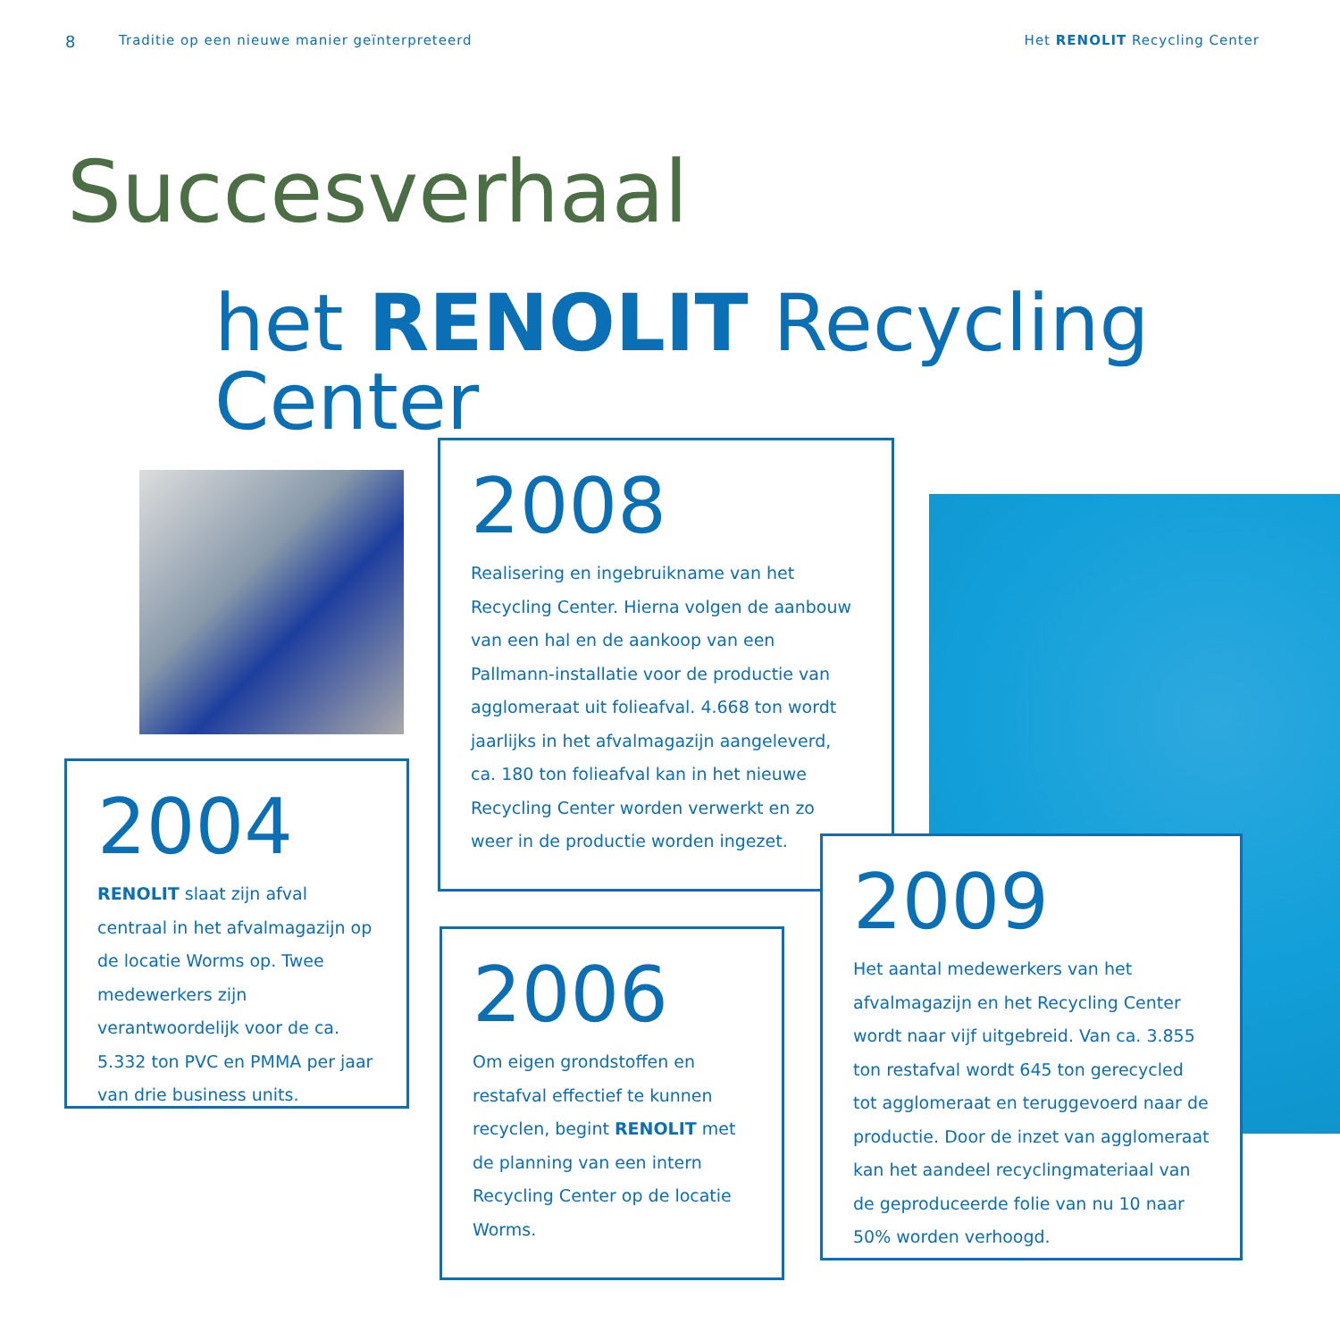8 Traditie op een nieuwe manier geïnterpreteerd Het RENOLIT Recycling Center
Succesverhaal
het RENOLIT Recycling Center
2004
RENOLIT slaat zijn afval centraal in het afvalmagazijn op de locatie Worms op. Twee medewerkers zijn verantwoordelijk voor de ca. 5.332 ton PVC en PMMA per jaar van drie business units.
2008
Realisering en ingebruikname van het Recycling Center. Hierna volgen de aanbouw van een hal en de aankoop van een Pallmann-installatie voor de productie van agglomeraat uit folieafval. 4.668 ton wordt jaarlijks in het afvalmagazijn aangeleverd, ca. 180 ton folieafval kan in het nieuwe Recycling Center worden verwerkt en zo weer in de productie worden ingezet.
2006
Om eigen grondstoffen en restafval effectief te kunnen recyclen, begint RENOLIT met de planning van een intern Recycling Center op de locatie Worms.
2009
Het aantal medewerkers van het afvalmagazijn en het Recycling Center wordt naar vijf uitgebreid. Van ca. 3.855 ton restafval wordt 645 ton gerecycled tot agglomeraat en teruggevoerd naar de productie. Door de inzet van agglomeraat kan het aandeel recyclingmateriaal van de geproduceerde folie van nu 10 naar 50% worden verhoogd.